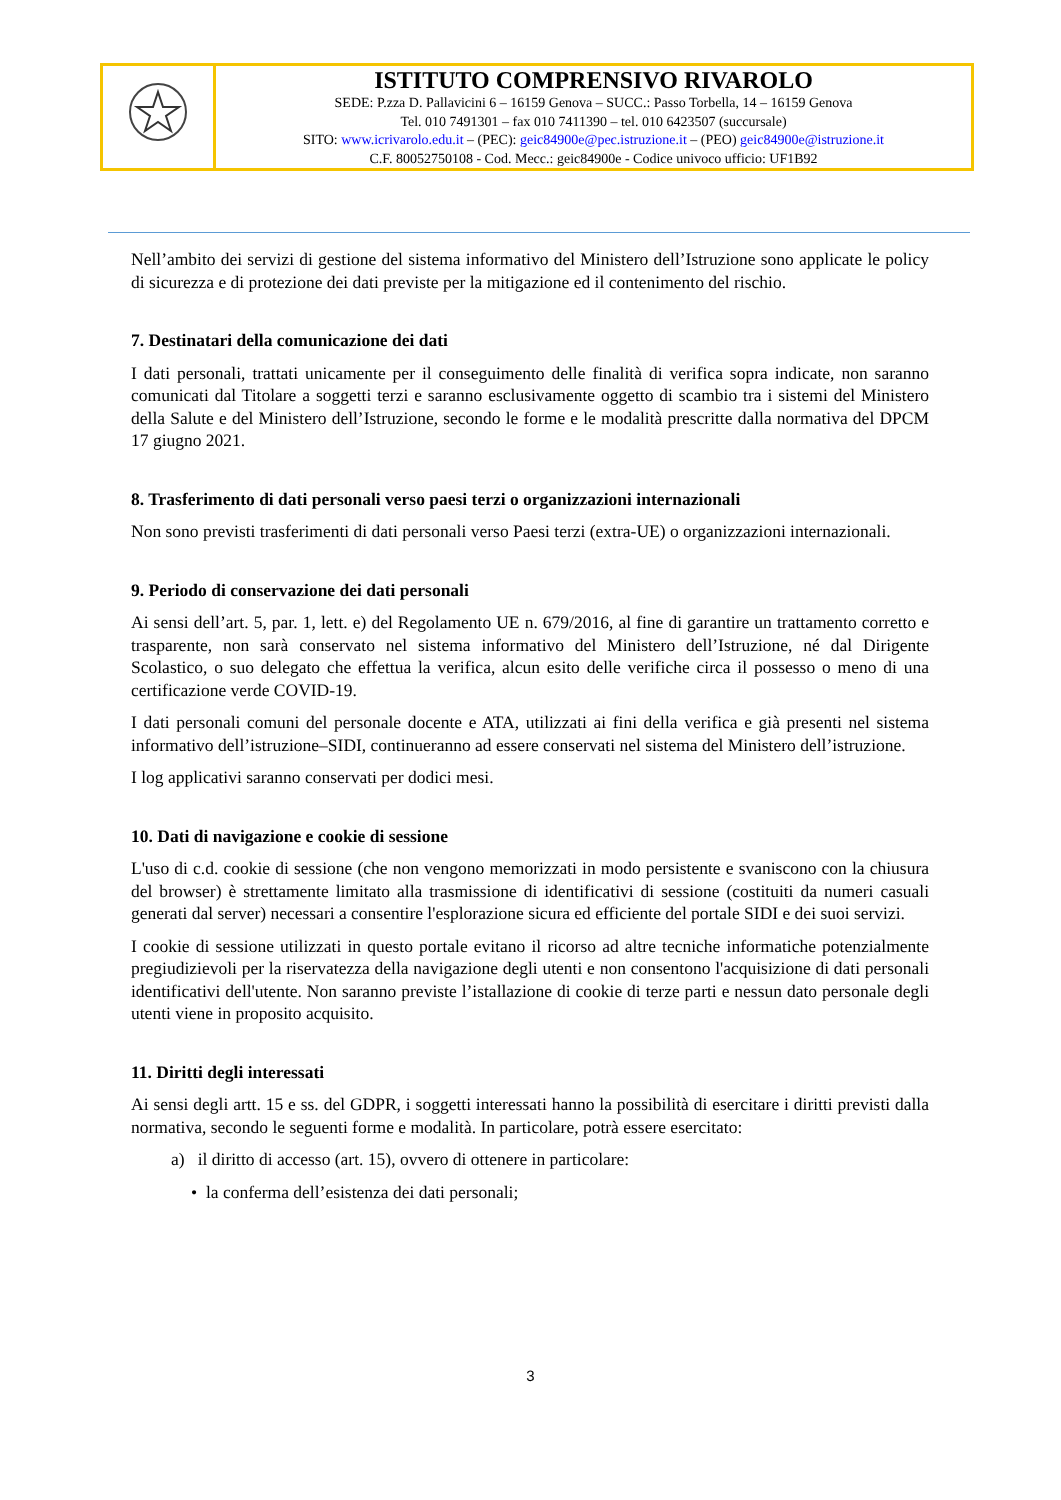| | ISTITUTO COMPRENSIVO RIVAROLO SEDE: P.zza D. Pallavicini 6 – 16159 Genova – SUCC.: Passo Torbella, 14 – 16159 Genova Tel. 010 7491301 – fax 010 7411390 – tel. 010 6423507 (succursale) SITO: www.icrivarolo.edu.it – (PEC): geic84900e@pec.istruzione.it – (PEO) geic84900e@istruzione.it C.F. 80052750108 - Cod. Mecc.: geic84900e - Codice univoco ufficio: UF1B92 |
Nell’ambito dei servizi di gestione del sistema informativo del Ministero dell’Istruzione sono applicate le policy di sicurezza e di protezione dei dati previste per la mitigazione ed il contenimento del rischio.
7. Destinatari della comunicazione dei dati
I dati personali, trattati unicamente per il conseguimento delle finalità di verifica sopra indicate, non saranno comunicati dal Titolare a soggetti terzi e saranno esclusivamente oggetto di scambio tra i sistemi del Ministero della Salute e del Ministero dell’Istruzione, secondo le forme e le modalità prescritte dalla normativa del DPCM 17 giugno 2021.
8. Trasferimento di dati personali verso paesi terzi o organizzazioni internazionali
Non sono previsti trasferimenti di dati personali verso Paesi terzi (extra-UE) o organizzazioni internazionali.
9. Periodo di conservazione dei dati personali
Ai sensi dell’art. 5, par. 1, lett. e) del Regolamento UE n. 679/2016, al fine di garantire un trattamento corretto e trasparente, non sarà conservato nel sistema informativo del Ministero dell’Istruzione, né dal Dirigente Scolastico, o suo delegato che effettua la verifica, alcun esito delle verifiche circa il possesso o meno di una certificazione verde COVID-19.
I dati personali comuni del personale docente e ATA, utilizzati ai fini della verifica e già presenti nel sistema informativo dell’istruzione–SIDI, continueranno ad essere conservati nel sistema del Ministero dell’istruzione.
I log applicativi saranno conservati per dodici mesi.
10. Dati di navigazione e cookie di sessione
L'uso di c.d. cookie di sessione (che non vengono memorizzati in modo persistente e svaniscono con la chiusura del browser) è strettamente limitato alla trasmissione di identificativi di sessione (costituiti da numeri casuali generati dal server) necessari a consentire l'esplorazione sicura ed efficiente del portale SIDI e dei suoi servizi.
I cookie di sessione utilizzati in questo portale evitano il ricorso ad altre tecniche informatiche potenzialmente pregiudizievoli per la riservatezza della navigazione degli utenti e non consentono l'acquisizione di dati personali identificativi dell'utente. Non saranno previste l’istallazione di cookie di terze parti e nessun dato personale degli utenti viene in proposito acquisito.
11. Diritti degli interessati
Ai sensi degli artt. 15 e ss. del GDPR, i soggetti interessati hanno la possibilità di esercitare i diritti previsti dalla normativa, secondo le seguenti forme e modalità. In particolare, potrà essere esercitato:
a) il diritto di accesso (art. 15), ovvero di ottenere in particolare:
• la conferma dell’esistenza dei dati personali;
3